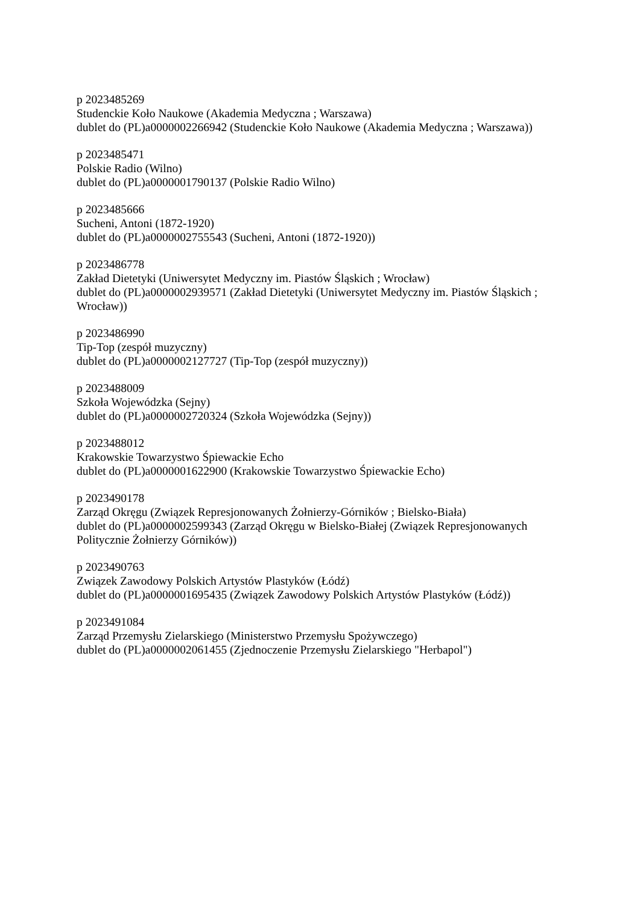p 2023485269
Studenckie Koło Naukowe (Akademia Medyczna ; Warszawa)
dublet do (PL)a0000002266942 (Studenckie Koło Naukowe (Akademia Medyczna ; Warszawa))
p 2023485471
Polskie Radio (Wilno)
dublet do (PL)a0000001790137 (Polskie Radio Wilno)
p 2023485666
Sucheni, Antoni (1872-1920)
dublet do (PL)a0000002755543 (Sucheni, Antoni (1872-1920))
p 2023486778
Zakład Dietetyki (Uniwersytet Medyczny im. Piastów Śląskich ; Wrocław)
dublet do (PL)a0000002939571 (Zakład Dietetyki (Uniwersytet Medyczny im. Piastów Śląskich ; Wrocław))
p 2023486990
Tip-Top (zespół muzyczny)
dublet do (PL)a0000002127727 (Tip-Top (zespół muzyczny))
p 2023488009
Szkoła Wojewódzka (Sejny)
dublet do (PL)a0000002720324 (Szkoła Wojewódzka (Sejny))
p 2023488012
Krakowskie Towarzystwo Śpiewackie Echo
dublet do (PL)a0000001622900 (Krakowskie Towarzystwo Śpiewackie Echo)
p 2023490178
Zarząd Okręgu (Związek Represjonowanych Żołnierzy-Górników ; Bielsko-Biała)
dublet do (PL)a0000002599343 (Zarząd Okręgu w Bielsko-Białej (Związek Represjonowanych Politycznie Żołnierzy Górników))
p 2023490763
Związek Zawodowy Polskich Artystów Plastyków (Łódź)
dublet do (PL)a0000001695435 (Związek Zawodowy Polskich Artystów Plastyków (Łódź))
p 2023491084
Zarząd Przemysłu Zielarskiego (Ministerstwo Przemysłu Spożywczego)
dublet do (PL)a0000002061455 (Zjednoczenie Przemysłu Zielarskiego "Herbapol")